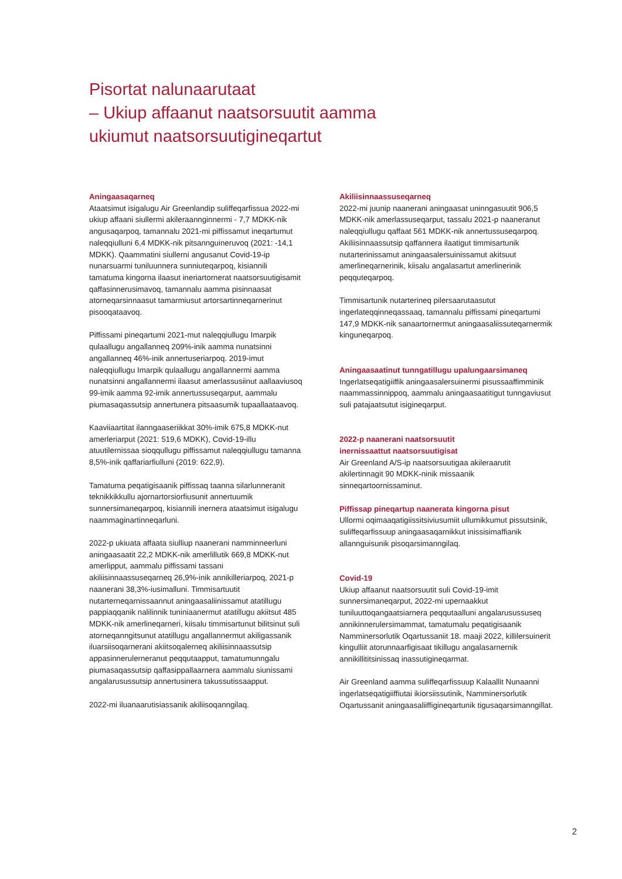Pisortat nalunaarutaat
– Ukiup affaanut naatsorsuutit aamma
ukiumut naatsorsuutigineqartut
Aningaasaqarneq
Ataatsimut isigalugu Air Greenlandip suliffeqarfissua 2022-mi ukiup affaani siullermi akileraannginnermi - 7,7 MDKK-nik angusaqarpoq, tamannalu 2021-mi piffissamut ineqartumut naleqqiulluni 6,4 MDKK-nik pitsannguineruvoq (2021: -14,1 MDKK). Qaammatini siullerni angusanut Covid-19-ip nunarsuarmi tuniluunnera sunniuteqarpoq, kisiannili tamatuma kingorna ilaasut ineriartornerat naatsorsuutigisamit qaffasinnerusimavoq, tamannalu aamma pisinnaasat atorneqarsinnaasut tamarmiusut artorsartinneqarnerinut pisooqataavoq.
Piffissami pineqartumi 2021-mut naleqqiullugu Imarpik qulaallugu angallanneq 209%-inik aamma nunatsinni angallanneq 46%-inik annertuseriarpoq. 2019-imut naleqqiullugu Imarpik qulaallugu angallannermi aamma nunatsinni angallannermi ilaasut amerlassusiinut aallaaviusoq 99-imik aamma 92-imik annertussuseqarput, aammalu piumasaqassutsip annertunera pitsaasumik tupaallaataavoq.
Kaaviiaartitat ilanngaaseriikkat 30%-imik 675,8 MDKK-nut amerleriarput (2021: 519,6 MDKK), Covid-19-illu atuutilernissaa sioqqullugu piffissamut naleqqiullugu tamanna 8,5%-inik qaffariarfiulluni (2019: 622,9).
Tamatuma peqatigisaanik piffissaq taanna silarlunneranit teknikkikkullu ajornartorsiorfiusunit annertuumik sunnersimaneqarpoq, kisiannili inernera ataatsimut isigalugu naammaginartinneqarluni.
2022-p ukiuata affaata siulliup naanerani namminneerluni aningaasaatit 22,2 MDKK-nik amerlillutik 669,8 MDKK-nut amerlipput, aammalu piffissami tassani akiliisinnaassuseqarneq 26,9%-inik annikilleriarpoq, 2021-p naanerani 38,3%-iusimalluni. Timmisartuutit nutarterneqarnissaannut aningaasaliinissamut atatillugu pappiaqqanik nalilinnik tuniniaanermut atatillugu akiitsut 485 MDKK-nik amerlineqarneri, kiisalu timmisartunut bilitsinut suli atorneqanngitsunut atatillugu angallannermut akiligassanik iluarsiisoqarnerani akiitsoqalerneq akiliisinnaassutsip appasinnerulerneranut peqqutaapput, tamatumunngalu piumasaqassutsip qaffasippallaarnera aammalu siunissami angalarusussutsip annertusinera takussutissaapput.
2022-mi iluanaarutisiassanik akiliisoqanngilaq.
Akiliisinnaassuseqarneq
2022-mi juunip naanerani aningaasat uninngasuutit 906,5 MDKK-nik amerlassuseqarput, tassalu 2021-p naaneranut naleqqiullugu qaffaat 561 MDKK-nik annertussuseqarpoq. Akiliisinnaassutsip qaffannera ilaatigut timmisartunik nutarterinissamut aningaasalersuinissamut akitsuut amerlineqarnerinik, kiisalu angalasartut amerlinerinik peqquteqarpoq.
Timmisartunik nutarterineq pilersaarutaasutut ingerlateqqinneqassaaq, tamannalu piffissami pineqartumi 147,9 MDKK-nik sanaartornermut aningaasaliissuteqarnermik kinguneqarpoq.
Aningaasaatinut tunngatillugu upalungaarsimaneq
Ingerlatseqatigiiffik aningaasalersuinermi pisussaaffimminik naammassinnippoq, aammalu aningaasaatitigut tunngaviusut suli patajaatsutut isigineqarput.
2022-p naanerani naatsorsuutit
inernissaattut naatsorsuutigisat
Air Greenland A/S-ip naatsorsuutigaa akileraarutit akilertinnagit 90 MDKK-ninik missaanik sinneqartoornissaminut.
Piffissap pineqartup naanerata kingorna pisut
Ullormi oqimaaqatigiissitsiviusumiit ullumikkumut pissutsinik, suliffeqarfissuup aningaasaqarnikkut inissisimaffianik allannguisunik pisoqarsimanngilaq.
Covid-19
Ukiup affaanut naatsorsuutit suli Covid-19-imit sunnersimaneqarput, 2022-mi upernaakkut tuniluuttoqangaatsiarnera peqqutaalluni angalarusussuseq annikinnerulersimammat, tamatumalu peqatigisaanik Namminersorlutik Oqartussaniit 18. maaji 2022, killilersuinerit kingulliit atorunnaarfigisaat tikillugu angalasarnernik annikillititsinissaq inassutigineqarmat.
Air Greenland aamma suliffeqarfissuup Kalaallit Nunaanni ingerlatseqatigiiffiutai ikiorsiissutinik, Namminersorlutik Oqartussanit aningaasaliiffigineqartunik tigusaqarsimanngillat.
2